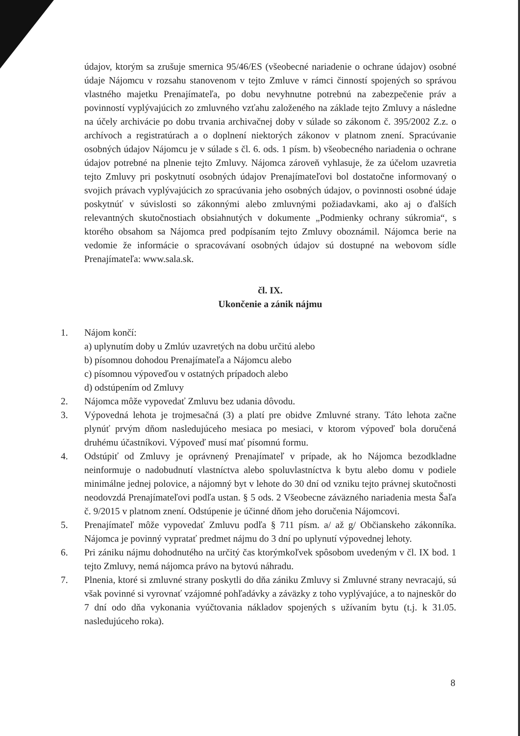údajov, ktorým sa zrušuje smernica 95/46/ES (všeobecné nariadenie o ochrane údajov) osobné údaje Nájomcu v rozsahu stanovenom v tejto Zmluve v rámci činností spojených so správou vlastného majetku Prenajímateľa, po dobu nevyhnutne potrebnú na zabezpečenie práv a povinností vyplývajúcich zo zmluvného vzťahu založeného na základe tejto Zmluvy a následne na účely archivácie po dobu trvania archivačnej doby v súlade so zákonom č. 395/2002 Z.z. o archívoch a registratúrach a o doplnení niektorých zákonov v platnom znení. Spracúvanie osobných údajov Nájomcu je v súlade s čl. 6. ods. 1 písm. b) všeobecného nariadenia o ochrane údajov potrebné na plnenie tejto Zmluvy. Nájomca zároveň vyhlasuje, že za účelom uzavretia tejto Zmluvy pri poskytnutí osobných údajov Prenajímateľovi bol dostatočne informovaný o svojich právach vyplývajúcich zo spracúvania jeho osobných údajov, o povinnosti osobné údaje poskytnúť v súvislosti so zákonnými alebo zmluvnými požiadavkami, ako aj o ďalších relevantných skutočnostiach obsiahnutých v dokumente „Podmienky ochrany súkromia“, s ktorého obsahom sa Nájomca pred podpísaním tejto Zmluvy oboznámil. Nájomca berie na vedomie že informácie o spracovávaní osobných údajov sú dostupné na webovom sídle Prenajímateľa: www.sala.sk.
čl. IX.
Ukončenie a zánik nájmu
1. Nájom končí:
a) uplynutím doby u Zmlúv uzavretých na dobu určitú alebo
b) písomnou dohodou Prenajímateľa a Nájomcu alebo
c) písomnou výpoveďou v ostatných prípadoch alebo
d) odstúpením od Zmluvy
2. Nájomca môže vypovedať Zmluvu bez udania dôvodu.
3. Výpovedná lehota je trojmesačná (3) a platí pre obidve Zmluvné strany. Táto lehota začne plynúť prvým dňom nasledujúceho mesiaca po mesiaci, v ktorom výpoveď bola doručená druhému účastníkovi. Výpoveď musí mať písomnú formu.
4. Odstúpiť od Zmluvy je oprávnený Prenajímateľ v prípade, ak ho Nájomca bezodkladne neinformuje o nadobudnutí vlastníctva alebo spoluvlastníctva k bytu alebo domu v podiele minimálne jednej polovice, a nájomný byt v lehote do 30 dní od vzniku tejto právnej skutočnosti neodovzdá Prenajímateľovi podľa ustan. § 5 ods. 2 Všeobecne záväzného nariadenia mesta Šaľa č. 9/2015 v platnom znení. Odstúpenie je účinné dňom jeho doručenia Nájomcovi.
5. Prenajímateľ môže vypovedať Zmluvu podľa § 711 písm. a/ až g/ Občianskeho zákonníka. Nájomca je povinný vypratať predmet nájmu do 3 dní po uplynutí výpovednej lehoty.
6. Pri zániku nájmu dohodnutého na určitý čas ktorýmkoľvek spôsobom uvedeným v čl. IX bod. 1 tejto Zmluvy, nemá nájomca právo na bytovú náhradu.
7. Plnenia, ktoré si zmluvné strany poskytli do dňa zániku Zmluvy si Zmluvné strany nevracajú, sú však povinné si vyrovnať vzájomné pohľadávky a záväzky z toho vyplývajúce, a to najneskôr do 7 dní odo dňa vykonania vyúčtovania nákladov spojených s užívaním bytu (t.j. k 31.05. nasledujúceho roka).
8